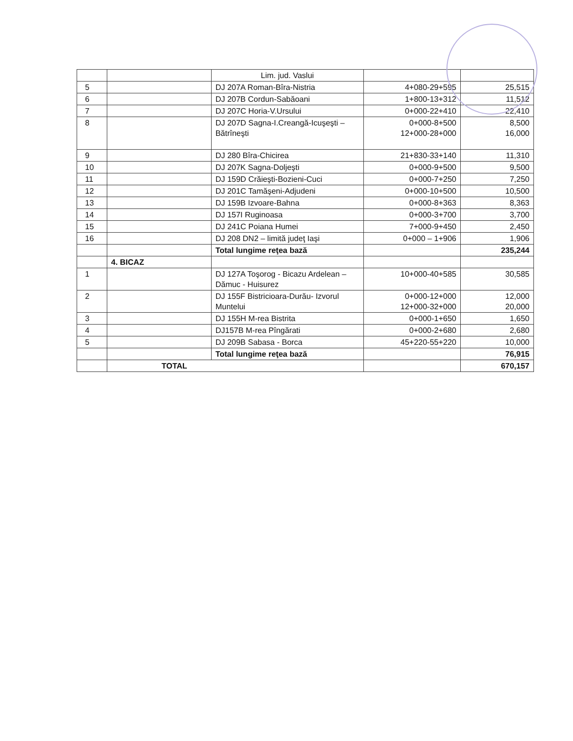| | | Lim. jud. Vaslui | | |
| 5 | | DJ 207A Roman-Bîra-Nistria | 4+080-29+595 | 25,515 |
| 6 | | DJ 207B Cordun-Sabăoani | 1+800-13+312 | 11,512 |
| 7 | | DJ 207C Horia-V.Ursului | 0+000-22+410 | 22,410 |
| 8 | | DJ 207D Sagna-I.Creangă-Icuşeşti – Bătrîneşti | 0+000-8+500 12+000-28+000 | 8,500 16,000 |
| 9 | | DJ 280 Bîra-Chicirea | 21+830-33+140 | 11,310 |
| 10 | | DJ 207K Sagna-Doljeşti | 0+000-9+500 | 9,500 |
| 11 | | DJ 159D Crăieşti-Bozieni-Cuci | 0+000-7+250 | 7,250 |
| 12 | | DJ 201C Tamăşeni-Adjudeni | 0+000-10+500 | 10,500 |
| 13 | | DJ 159B Izvoare-Bahna | 0+000-8+363 | 8,363 |
| 14 | | DJ 157I Ruginoasa | 0+000-3+700 | 3,700 |
| 15 | | DJ 241C Poiana Humei | 7+000-9+450 | 2,450 |
| 16 | | DJ 208 DN2 – limită judeţ Iaşi | 0+000 – 1+906 | 1,906 |
| | | Total lungime reţea bază | | 235,244 |
| | 4. BICAZ | | | |
| 1 | | DJ 127A Toşorog - Bicazu Ardelean – Dămuc - Huisurez | 10+000-40+585 | 30,585 |
| 2 | | DJ 155F Bistricioara-Durău- Izvorul Muntelui | 0+000-12+000 12+000-32+000 | 12,000 20,000 |
| 3 | | DJ 155H M-rea Bistrita | 0+000-1+650 | 1,650 |
| 4 | | DJ157B M-rea Pîngărati | 0+000-2+680 | 2,680 |
| 5 | | DJ 209B Sabasa - Borca | 45+220-55+220 | 10,000 |
| | | Total lungime reţea bază | | 76,915 |
| | TOTAL | | | 670,157 |